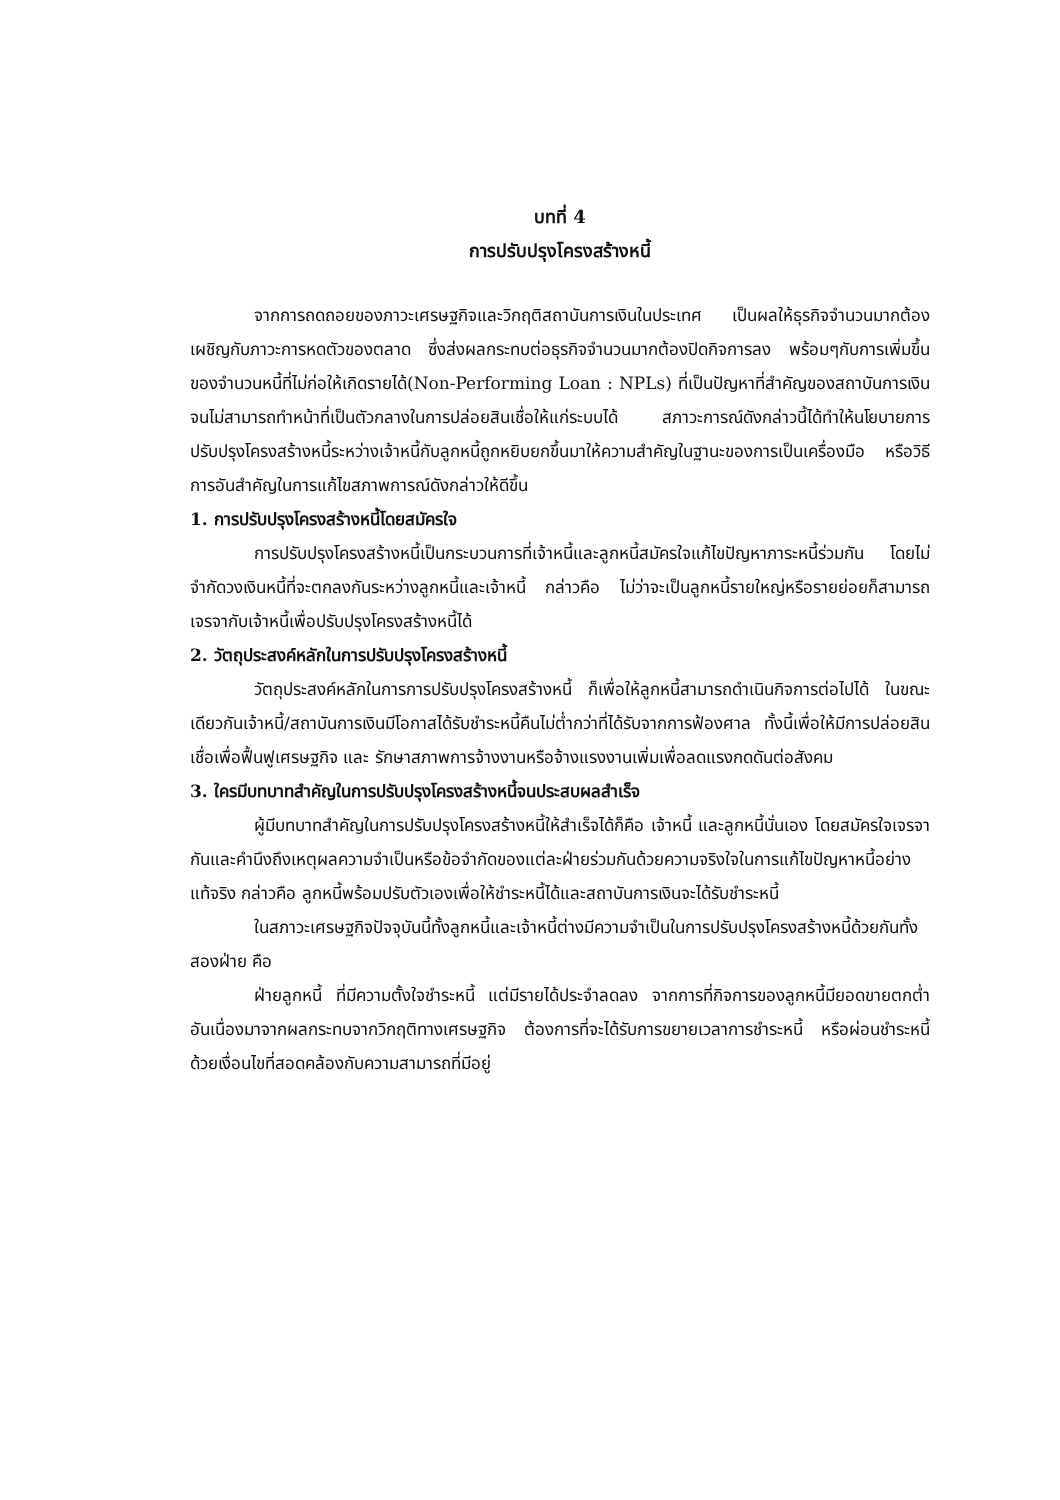บทที่ 4
การปรับปรุงโครงสร้างหนี้
จากการถดถอยของภาวะเศรษฐกิจและวิกฤติสถาบันการเงินในประเทศ เป็นผลให้ธุรกิจจำนวนมากต้องเผชิญกับภาวะการหดตัวของตลาด ซึ่งส่งผลกระทบต่อธุรกิจจำนวนมากต้องปิดกิจการลง พร้อมๆกับการเพิ่มขึ้นของจำนวนหนี้ที่ไม่ก่อให้เกิดรายได้(Non-Performing Loan : NPLs) ที่เป็นปัญหาที่สำคัญของสถาบันการเงินจนไม่สามารถทำหน้าที่เป็นตัวกลางในการปล่อยสินเชื่อให้แก่ระบบได้ สภาวะการณ์ดังกล่าวนี้ได้ทำให้นโยบายการปรับปรุงโครงสร้างหนี้ระหว่างเจ้าหนี้กับลูกหนี้ถูกหยิบยกขึ้นมาให้ความสำคัญในฐานะของการเป็นเครื่องมือ หรือวิธีการอันสำคัญในการแก้ไขสภาพการณ์ดังกล่าวให้ดีขึ้น
1. การปรับปรุงโครงสร้างหนี้โดยสมัครใจ
การปรับปรุงโครงสร้างหนี้เป็นกระบวนการที่เจ้าหนี้และลูกหนี้สมัครใจแก้ไขปัญหาภาระหนี้ร่วมกัน โดยไม่จำกัดวงเงินหนี้ที่จะตกลงกันระหว่างลูกหนี้และเจ้าหนี้ กล่าวคือ ไม่ว่าจะเป็นลูกหนี้รายใหญ่หรือรายย่อยก็สามารถเจรจากับเจ้าหนี้เพื่อปรับปรุงโครงสร้างหนี้ได้
2. วัตถุประสงค์หลักในการปรับปรุงโครงสร้างหนี้
วัตถุประสงค์หลักในการการปรับปรุงโครงสร้างหนี้ ก็เพื่อให้ลูกหนี้สามารถดำเนินกิจการต่อไปได้ ในขณะเดียวกันเจ้าหนี้/สถาบันการเงินมีโอกาสได้รับชำระหนี้คืนไม่ต่ำกว่าที่ได้รับจากการฟ้องศาล ทั้งนี้เพื่อให้มีการปล่อยสินเชื่อเพื่อฟื้นฟูเศรษฐกิจ และ รักษาสภาพการจ้างงานหรือจ้างแรงงานเพิ่มเพื่อลดแรงกดดันต่อสังคม
3. ใครมีบทบาทสำคัญในการปรับปรุงโครงสร้างหนี้จนประสบผลสำเร็จ
ผู้มีบทบาทสำคัญในการปรับปรุงโครงสร้างหนี้ให้สำเร็จได้ก็คือ เจ้าหนี้ และลูกหนี้นั่นเอง โดยสมัครใจเจรจากันและคำนึงถึงเหตุผลความจำเป็นหรือข้อจำกัดของแต่ละฝ่ายร่วมกันด้วยความจริงใจในการแก้ไขปัญหาหนี้อย่างแท้จริง กล่าวคือ ลูกหนี้พร้อมปรับตัวเองเพื่อให้ชำระหนี้ได้และสถาบันการเงินจะได้รับชำระหนี้
ในสภาวะเศรษฐกิจปัจจุบันนี้ทั้งลูกหนี้และเจ้าหนี้ต่างมีความจำเป็นในการปรับปรุงโครงสร้างหนี้ด้วยกันทั้งสองฝ่าย คือ
ฝ่ายลูกหนี้ ที่มีความตั้งใจชำระหนี้ แต่มีรายได้ประจำลดลง จากการที่กิจการของลูกหนี้มียอดขายตกต่ำ อันเนื่องมาจากผลกระทบจากวิกฤติทางเศรษฐกิจ ต้องการที่จะได้รับการขยายเวลาการชำระหนี้ หรือผ่อนชำระหนี้ด้วยเงื่อนไขที่สอดคล้องกับความสามารถที่มีอยู่